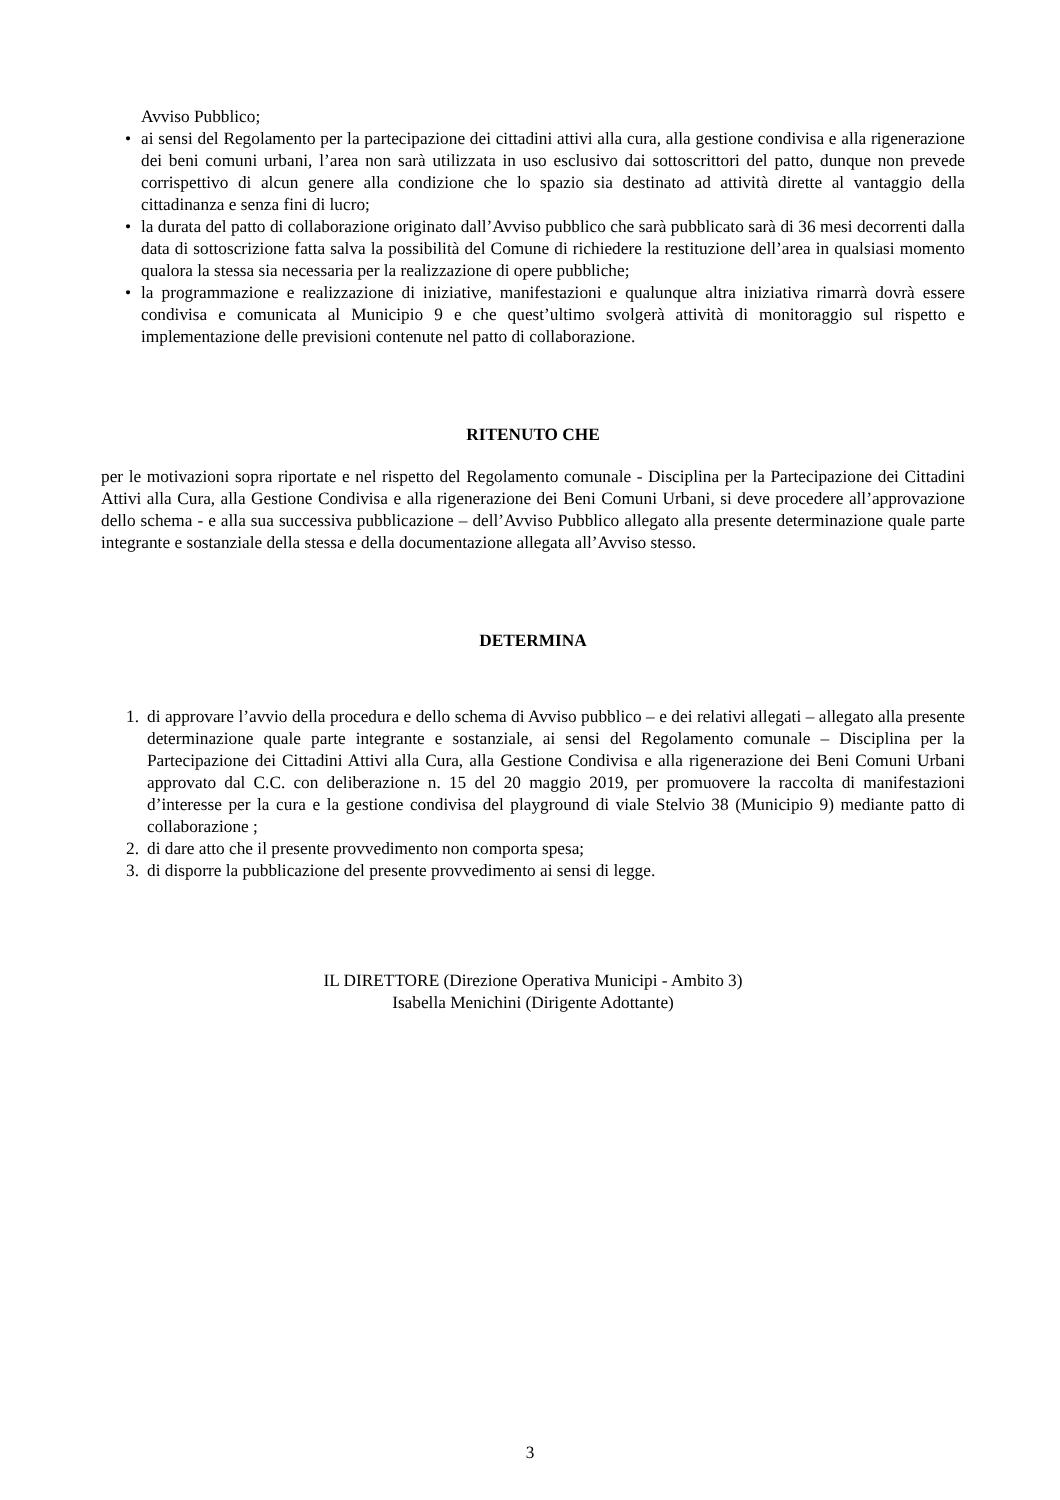Avviso Pubblico;
• ai sensi del Regolamento per la partecipazione dei cittadini attivi alla cura, alla gestione condivisa e alla rigenerazione dei beni comuni urbani, l’area non sarà utilizzata in uso esclusivo dai sottoscrittori del patto, dunque non prevede corrispettivo di alcun genere alla condizione che lo spazio sia destinato ad attività dirette al vantaggio della cittadinanza e senza fini di lucro;
• la durata del patto di collaborazione originato dall’Avviso pubblico che sarà pubblicato sarà di 36 mesi decorrenti dalla data di sottoscrizione fatta salva la possibilità del Comune di richiedere la restituzione dell’area in qualsiasi momento qualora la stessa sia necessaria per la realizzazione di opere pubbliche;
• la programmazione e realizzazione di iniziative, manifestazioni e qualunque altra iniziativa rimarrà dovrà essere condivisa e comunicata al Municipio 9 e che quest’ultimo svolgerà attività di monitoraggio sul rispetto e implementazione delle previsioni contenute nel patto di collaborazione.
RITENUTO CHE
per le motivazioni sopra riportate e nel rispetto del Regolamento comunale - Disciplina per la Partecipazione dei Cittadini Attivi alla Cura, alla Gestione Condivisa e alla rigenerazione dei Beni Comuni Urbani, si deve procedere all’approvazione dello schema - e alla sua successiva pubblicazione – dell’Avviso Pubblico allegato alla presente determinazione quale parte integrante e sostanziale della stessa e della documentazione allegata all’Avviso stesso.
DETERMINA
1. di approvare l’avvio della procedura e dello schema di Avviso pubblico – e dei relativi allegati – allegato alla presente determinazione quale parte integrante e sostanziale, ai sensi del Regolamento comunale – Disciplina per la Partecipazione dei Cittadini Attivi alla Cura, alla Gestione Condivisa e alla rigenerazione dei Beni Comuni Urbani approvato dal C.C. con deliberazione n. 15 del 20 maggio 2019, per promuovere la raccolta di manifestazioni d’interesse per la cura e la gestione condivisa del playground di viale Stelvio 38 (Municipio 9) mediante patto di collaborazione ;
2. di dare atto che il presente provvedimento non comporta spesa;
3. di disporre la pubblicazione del presente provvedimento ai sensi di legge.
IL DIRETTORE (Direzione Operativa Municipi - Ambito 3)
Isabella Menichini (Dirigente Adottante)
3